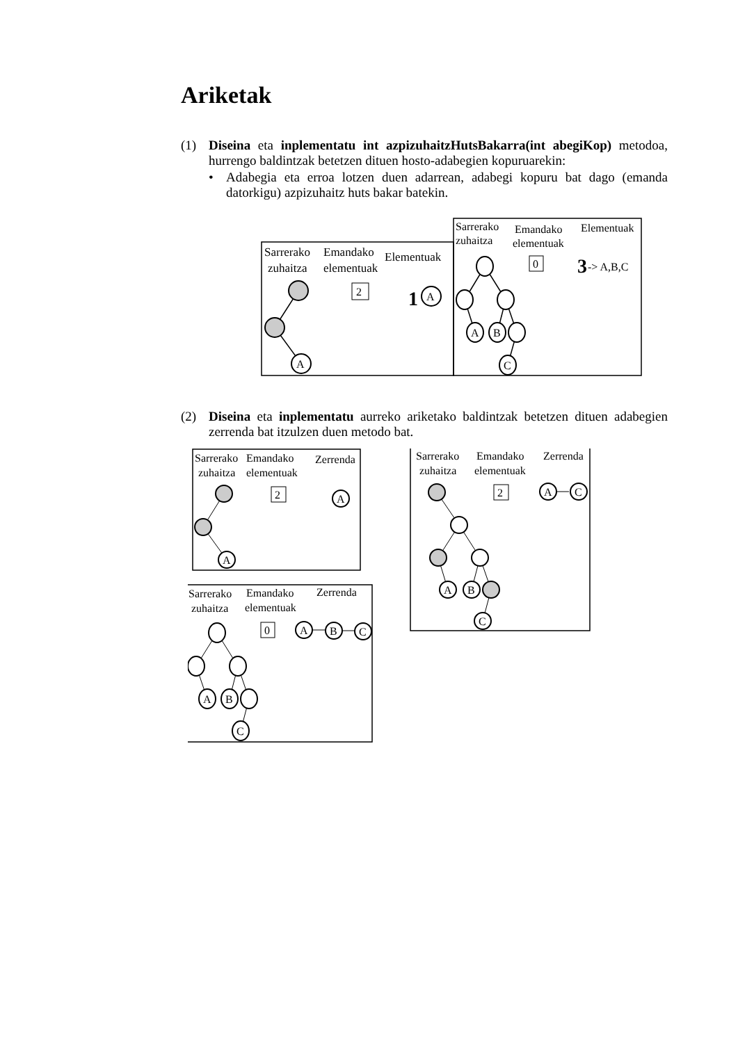Ariketak
(1)
Diseina eta inplementatu int azpizuhaitzHutsBakarra(int abegiKop) metodoa, hurrengo baldintzak betetzen dituen hosto-adabegien kopuruarekin:
• Adabegia eta erroa lotzen duen adarrean, adabegi kopuru bat dago (emanda datorkigu) azpizuhaitz huts bakar batekin.
Sarrerako
zuhaitza
Emandako
elementuak
Elementuak
2
1
A
A
Sarrerako
zuhaitza
Emandako
elementuak
Elementuak
0
3
-> A,B,C
A
B
C
(2)
Diseina eta inplementatu aurreko ariketako baldintzak betetzen dituen adabegien zerrenda bat itzulzen duen metodo bat.
Sarrerako
zuhaitza
Emandako
elementuak
Zerrenda
2
A
A
Sarrerako
zuhaitza
Emandako
elementuak
Zerrenda
2
A
C
A
B
C
Sarrerako
zuhaitza
Emandako
elementuak
Zerrenda
0
A
B
C
A
B
C